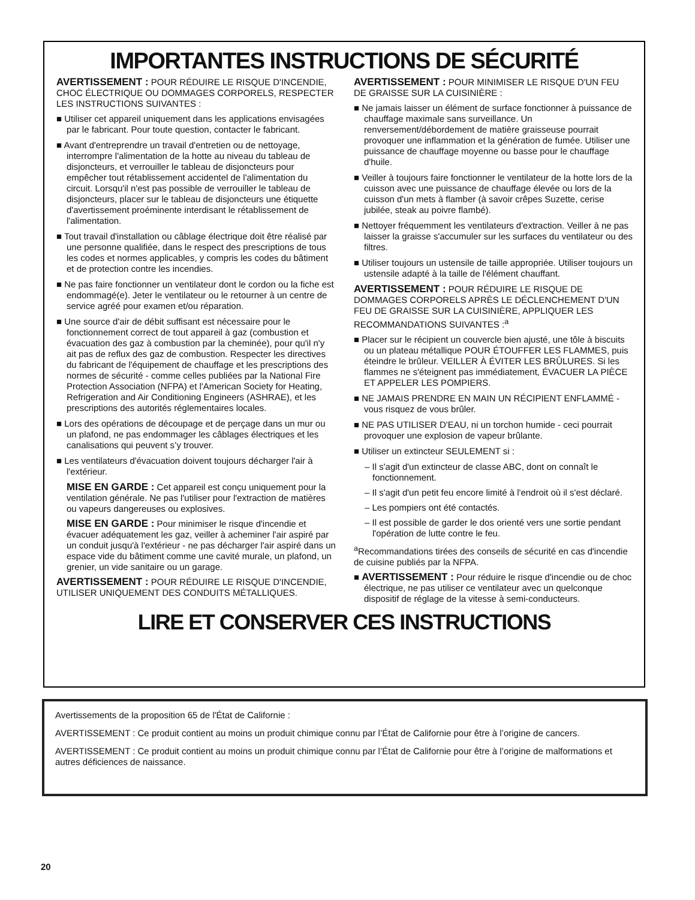IMPORTANTES INSTRUCTIONS DE SÉCURITÉ
AVERTISSEMENT : POUR RÉDUIRE LE RISQUE D'INCENDIE, CHOC ÉLECTRIQUE OU DOMMAGES CORPORELS, RESPECTER LES INSTRUCTIONS SUIVANTES :
■ Utiliser cet appareil uniquement dans les applications envisagées par le fabricant. Pour toute question, contacter le fabricant.
■ Avant d'entreprendre un travail d'entretien ou de nettoyage, interrompre l'alimentation de la hotte au niveau du tableau de disjoncteurs, et verrouiller le tableau de disjoncteurs pour empêcher tout rétablissement accidentel de l'alimentation du circuit. Lorsqu'il n'est pas possible de verrouiller le tableau de disjoncteurs, placer sur le tableau de disjoncteurs une étiquette d'avertissement proéminente interdisant le rétablissement de l'alimentation.
■ Tout travail d'installation ou câblage électrique doit être réalisé par une personne qualifiée, dans le respect des prescriptions de tous les codes et normes applicables, y compris les codes du bâtiment et de protection contre les incendies.
■ Ne pas faire fonctionner un ventilateur dont le cordon ou la fiche est endommagé(e). Jeter le ventilateur ou le retourner à un centre de service agréé pour examen et/ou réparation.
■ Une source d'air de débit suffisant est nécessaire pour le fonctionnement correct de tout appareil à gaz (combustion et évacuation des gaz à combustion par la cheminée), pour qu'il n'y ait pas de reflux des gaz de combustion. Respecter les directives du fabricant de l'équipement de chauffage et les prescriptions des normes de sécurité - comme celles publiées par la National Fire Protection Association (NFPA) et l'American Society for Heating, Refrigeration and Air Conditioning Engineers (ASHRAE), et les prescriptions des autorités réglementaires locales.
■ Lors des opérations de découpage et de perçage dans un mur ou un plafond, ne pas endommager les câblages électriques et les canalisations qui peuvent s’y trouver.
■ Les ventilateurs d'évacuation doivent toujours décharger l'air à l'extérieur.
MISE EN GARDE : Cet appareil est conçu uniquement pour la ventilation générale. Ne pas l'utiliser pour l'extraction de matières ou vapeurs dangereuses ou explosives.
MISE EN GARDE : Pour minimiser le risque d'incendie et évacuer adéquatement les gaz, veiller à acheminer l'air aspiré par un conduit jusqu'à l'extérieur - ne pas décharger l'air aspiré dans un espace vide du bâtiment comme une cavité murale, un plafond, un grenier, un vide sanitaire ou un garage.
AVERTISSEMENT : POUR RÉDUIRE LE RISQUE D'INCENDIE, UTILISER UNIQUEMENT DES CONDUITS MÉTALLIQUES.
AVERTISSEMENT : POUR MINIMISER LE RISQUE D'UN FEU DE GRAISSE SUR LA CUISINIÈRE :
■ Ne jamais laisser un élément de surface fonctionner à puissance de chauffage maximale sans surveillance. Un renversement/débordement de matière graisseuse pourrait provoquer une inflammation et la génération de fumée. Utiliser une puissance de chauffage moyenne ou basse pour le chauffage d'huile.
■ Veiller à toujours faire fonctionner le ventilateur de la hotte lors de la cuisson avec une puissance de chauffage élevée ou lors de la cuisson d'un mets à flamber (à savoir crêpes Suzette, cerise jubilée, steak au poivre flambé).
■ Nettoyer fréquemment les ventilateurs d'extraction. Veiller à ne pas laisser la graisse s'accumuler sur les surfaces du ventilateur ou des filtres.
■ Utiliser toujours un ustensile de taille appropriée. Utiliser toujours un ustensile adapté à la taille de l'élément chauffant.
AVERTISSEMENT : POUR RÉDUIRE LE RISQUE DE DOMMAGES CORPORELS APRÈS LE DÉCLENCHEMENT D'UN FEU DE GRAISSE SUR LA CUISINIÈRE, APPLIQUER LES RECOMMANDATIONS SUIVANTES :<sup>a</sup>
■ Placer sur le récipient un couvercle bien ajusté, une tôle à biscuits ou un plateau métallique POUR ÉTOUFFER LES FLAMMES, puis éteindre le brûleur. VEILLER À ÉVITER LES BRÛLURES. Si les flammes ne s'éteignent pas immédiatement, ÉVACUER LA PIÈCE ET APPELER LES POMPIERS.
■ NE JAMAIS PRENDRE EN MAIN UN RÉCIPIENT ENFLAMMÉ - vous risquez de vous brûler.
■ NE PAS UTILISER D'EAU, ni un torchon humide - ceci pourrait provoquer une explosion de vapeur brûlante.
■ Utiliser un extincteur SEULEMENT si :
– Il s'agit d'un extincteur de classe ABC, dont on connaît le fonctionnement.
– Il s'agit d'un petit feu encore limité à l'endroit où il s'est déclaré.
– Les pompiers ont été contactés.
– Il est possible de garder le dos orienté vers une sortie pendant l'opération de lutte contre le feu.
<sup>a</sup> Recommandations tirées des conseils de sécurité en cas d'incendie de cuisine publiés par la NFPA.
■ AVERTISSEMENT : Pour réduire le risque d'incendie ou de choc électrique, ne pas utiliser ce ventilateur avec un quelconque dispositif de réglage de la vitesse à semi-conducteurs.
LIRE ET CONSERVER CES INSTRUCTIONS
Avertissements de la proposition 65 de l'État de Californie :
AVERTISSEMENT : Ce produit contient au moins un produit chimique connu par l’État de Californie pour être à l’origine de cancers.
AVERTISSEMENT : Ce produit contient au moins un produit chimique connu par l’État de Californie pour être à l’origine de malformations et autres déficiences de naissance.
20